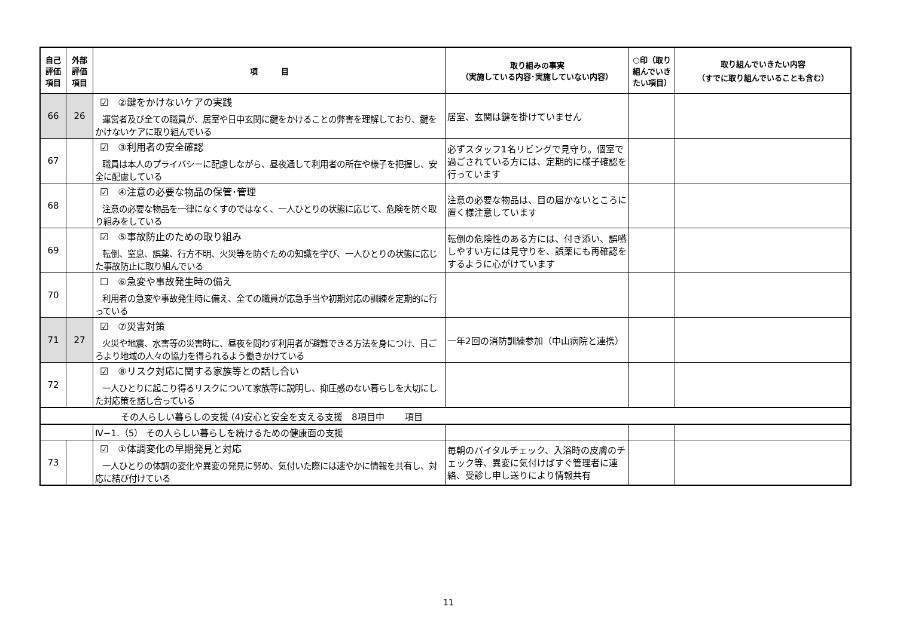| 自己評価項目 | 外部評価項目 | 項 目 | 取り組みの事実 （実施している内容･実施していない内容） | ○印（取り組んでいきたい項目） | 取り組んでいきたい内容 （すでに取り組んでいることも含む） |
| --- | --- | --- | --- | --- | --- |
| 66 | 26 | ☑ ②鍵をかけないケアの実践 運営者及び全ての職員が、居室や日中玄関に鍵をかけることの弊害を理解しており、鍵をかけないケアに取り組んでいる | 居室、玄関は鍵を掛けていません | | |
| 67 | | ☑ ③利用者の安全確認 職員は本人のプライバシーに配慮しながら、昼夜通して利用者の所在や様子を把握し、安全に配慮している | 必ずスタッフ1名リビングで見守り。個室で過ごされている方には、定期的に様子確認を行っています | | |
| 68 | | ☑ ④注意の必要な物品の保管･管理 注意の必要な物品を一律になくすのではなく、一人ひとりの状態に応じて、危険を防ぐ取り組みをしている | 注意の必要な物品は、目の届かないところに置く様注意しています | | |
| 69 | | ☑ ⑤事故防止のための取り組み 転倒、窒息、誤薬、行方不明、火災等を防ぐための知識を学び、一人ひとりの状態に応じた事故防止に取り組んでいる | 転倒の危険性のある方には、付き添い、誤嚥しやすい方には見守りを、誤薬にも再確認をするように心がけています | | |
| 70 | | ☐ ⑥急変や事故発生時の備え 利用者の急変や事故発生時に備え、全ての職員が応急手当や初期対応の訓練を定期的に行っている | | | |
| 71 | 27 | ☑ ⑦災害対策 火災や地震、水害等の災害時に、昼夜を問わず利用者が避難できる方法を身につけ、日ごろより地域の人々の協力を得られるよう働きかけている | 一年2回の消防訓練参加（中山病院と連携） | | |
| 72 | | ☑ ⑧リスク対応に関する家族等との話し合い 一人ひとりに起こり得るリスクについて家族等に説明し、抑圧感のない暮らしを大切にした対応策を話し合っている | | | |
| その人らしい暮らしの支援 (4)安心と安全を支える支援 8項目中 項目 | | | | | |
| | | Ⅳ−1.（5） その人らしい暮らしを続けるための健康面の支援 | | | |
| 73 | | ☑ ①体調変化の早期発見と対応 一人ひとりの体調の変化や異変の発見に努め、気付いた際には速やかに情報を共有し、対応に結び付けている | 毎朝のバイタルチェック、入浴時の皮膚のチェック等、異変に気付けばすぐ管理者に連絡、受診し申し送りにより情報共有 | | |
11